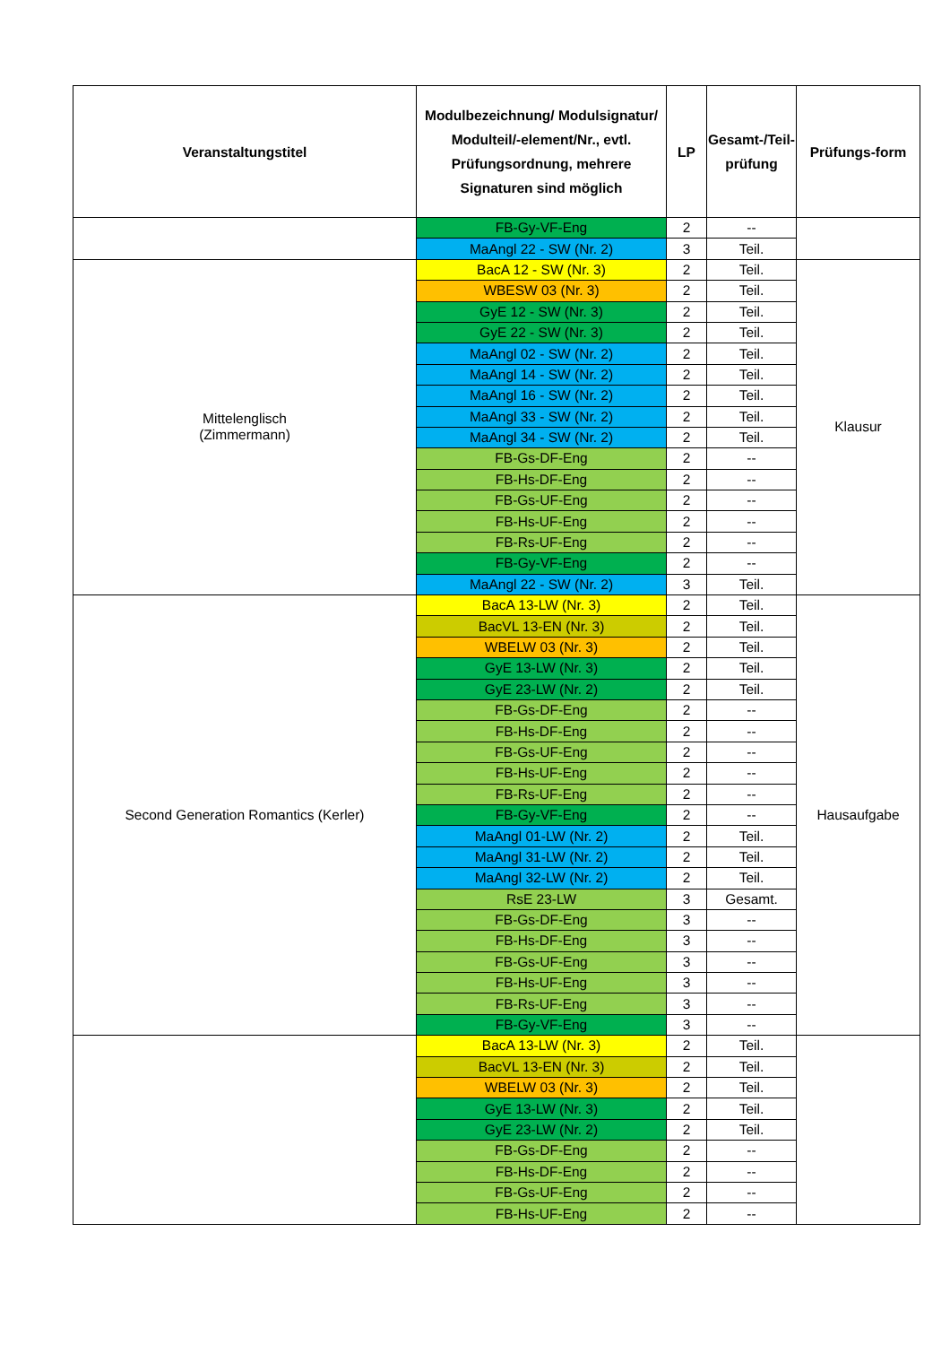| Veranstaltungstitel | Modulbezeichnung/ Modulsignatur/ Modulteil/-element/Nr., evtl. Prüfungsordnung, mehrere Signaturen sind möglich | LP | Gesamt-/Teil-prüfung | Prüfungs-form |
| --- | --- | --- | --- | --- |
| | FB-Gy-VF-Eng | 2 | -- | |
| | MaAngl 22 - SW (Nr. 2) | 3 | Teil. | |
| Mittelenglisch (Zimmermann) | BacA 12 - SW (Nr. 3) | 2 | Teil. | Klausur |
| | WBESW 03 (Nr. 3) | 2 | Teil. | |
| | GyE 12 - SW (Nr. 3) | 2 | Teil. | |
| | GyE 22 - SW (Nr. 3) | 2 | Teil. | |
| | MaAngl 02 - SW (Nr. 2) | 2 | Teil. | |
| | MaAngl 14 - SW (Nr. 2) | 2 | Teil. | |
| | MaAngl 16 - SW (Nr. 2) | 2 | Teil. | |
| | MaAngl 33 - SW (Nr. 2) | 2 | Teil. | |
| | MaAngl 34 - SW (Nr. 2) | 2 | Teil. | |
| | FB-Gs-DF-Eng | 2 | -- | |
| | FB-Hs-DF-Eng | 2 | -- | |
| | FB-Gs-UF-Eng | 2 | -- | |
| | FB-Hs-UF-Eng | 2 | -- | |
| | FB-Rs-UF-Eng | 2 | -- | |
| | FB-Gy-VF-Eng | 2 | -- | |
| | MaAngl 22 - SW (Nr. 2) | 3 | Teil. | |
| Second Generation Romantics (Kerler) | BacA 13-LW (Nr. 3) | 2 | Teil. | Hausaufgabe |
| | BacVL 13-EN (Nr. 3) | 2 | Teil. | |
| | WBELW 03 (Nr. 3) | 2 | Teil. | |
| | GyE 13-LW (Nr. 3) | 2 | Teil. | |
| | GyE 23-LW (Nr. 2) | 2 | Teil. | |
| | FB-Gs-DF-Eng | 2 | -- | |
| | FB-Hs-DF-Eng | 2 | -- | |
| | FB-Gs-UF-Eng | 2 | -- | |
| | FB-Hs-UF-Eng | 2 | -- | |
| | FB-Rs-UF-Eng | 2 | -- | |
| | FB-Gy-VF-Eng | 2 | -- | |
| | MaAngl 01-LW (Nr. 2) | 2 | Teil. | |
| | MaAngl 31-LW (Nr. 2) | 2 | Teil. | |
| | MaAngl 32-LW (Nr. 2) | 2 | Teil. | |
| | RsE 23-LW | 3 | Gesamt. | |
| | FB-Gs-DF-Eng | 3 | -- | |
| | FB-Hs-DF-Eng | 3 | -- | |
| | FB-Gs-UF-Eng | 3 | -- | |
| | FB-Hs-UF-Eng | 3 | -- | |
| | FB-Rs-UF-Eng | 3 | -- | |
| | FB-Gy-VF-Eng | 3 | -- | |
| | BacA 13-LW (Nr. 3) | 2 | Teil. | |
| | BacVL 13-EN (Nr. 3) | 2 | Teil. | |
| | WBELW 03 (Nr. 3) | 2 | Teil. | |
| | GyE 13-LW (Nr. 3) | 2 | Teil. | |
| | GyE 23-LW (Nr. 2) | 2 | Teil. | |
| | FB-Gs-DF-Eng | 2 | -- | |
| | FB-Hs-DF-Eng | 2 | -- | |
| | FB-Gs-UF-Eng | 2 | -- | |
| | FB-Hs-UF-Eng | 2 | -- | |